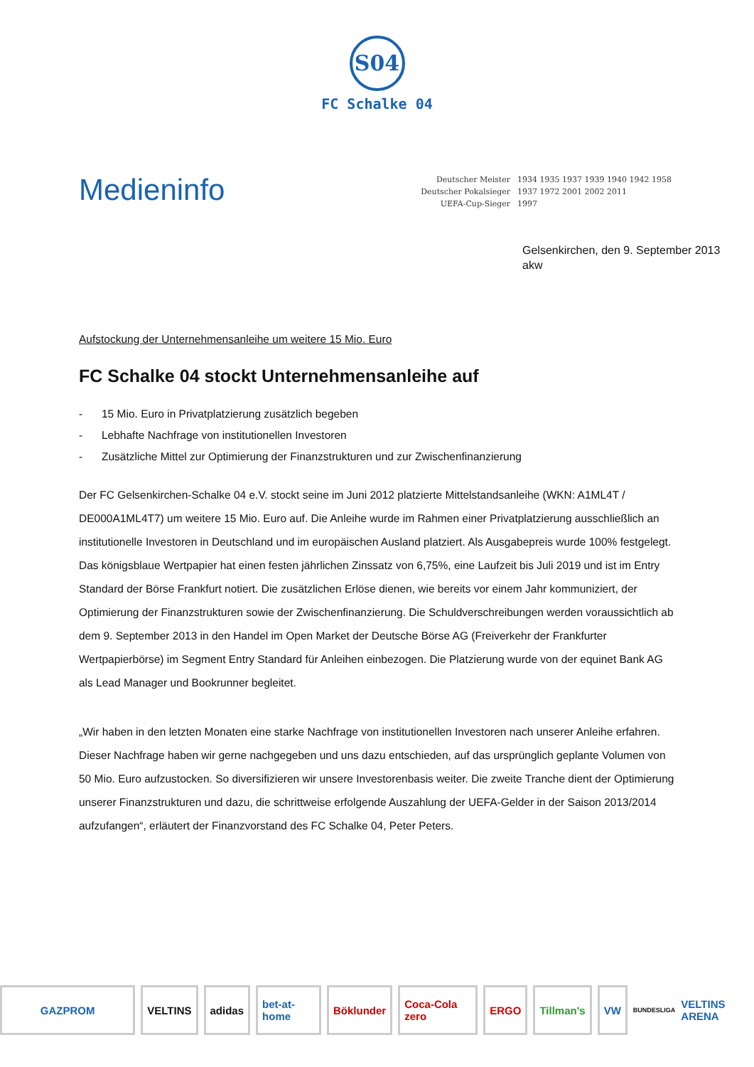S04
FC Schalke 04
Medieninfo
| Deutscher Meister | 1934 1935 1937 1939 1940 1942 1958 |
| Deutscher Pokalsieger | 1937 1972 2001 2002 2011 |
| UEFA-Cup-Sieger | 1997 |
Gelsenkirchen, den 9. September 2013
akw
Aufstockung der Unternehmensanleihe um weitere 15 Mio. Euro
FC Schalke 04 stockt Unternehmensanleihe auf
- 15 Mio. Euro in Privatplatzierung zusätzlich begeben
- Lebhafte Nachfrage von institutionellen Investoren
- Zusätzliche Mittel zur Optimierung der Finanzstrukturen und zur Zwischenfinanzierung
Der FC Gelsenkirchen-Schalke 04 e.V. stockt seine im Juni 2012 platzierte Mittelstandsanleihe (WKN: A1ML4T / DE000A1ML4T7) um weitere 15 Mio. Euro auf. Die Anleihe wurde im Rahmen einer Privatplatzierung ausschließlich an institutionelle Investoren in Deutschland und im europäischen Ausland platziert. Als Ausgabepreis wurde 100% festgelegt. Das königsblaue Wertpapier hat einen festen jährlichen Zinssatz von 6,75%, eine Laufzeit bis Juli 2019 und ist im Entry Standard der Börse Frankfurt notiert. Die zusätzlichen Erlöse dienen, wie bereits vor einem Jahr kommuniziert, der Optimierung der Finanzstrukturen sowie der Zwischenfinanzierung. Die Schuldverschreibungen werden voraussichtlich ab dem 9. September 2013 in den Handel im Open Market der Deutsche Börse AG (Freiverkehr der Frankfurter Wertpapierbörse) im Segment Entry Standard für Anleihen einbezogen. Die Platzierung wurde von der equinet Bank AG als Lead Manager und Bookrunner begleitet.
„Wir haben in den letzten Monaten eine starke Nachfrage von institutionellen Investoren nach unserer Anleihe erfahren. Dieser Nachfrage haben wir gerne nachgegeben und uns dazu entschieden, auf das ursprünglich geplante Volumen von 50 Mio. Euro aufzustocken. So diversifizieren wir unsere Investorenbasis weiter. Die zweite Tranche dient der Optimierung unserer Finanzstrukturen und dazu, die schrittweise erfolgende Auszahlung der UEFA-Gelder in der Saison 2013/2014 aufzufangen“, erläutert der Finanzvorstand des FC Schalke 04, Peter Peters.
GAZPROM VELTINS adidas bet-at-home Böklunder Coca-Cola zero ERGO Tillman's VW
BUNDESLIGA VELTINS ARENA